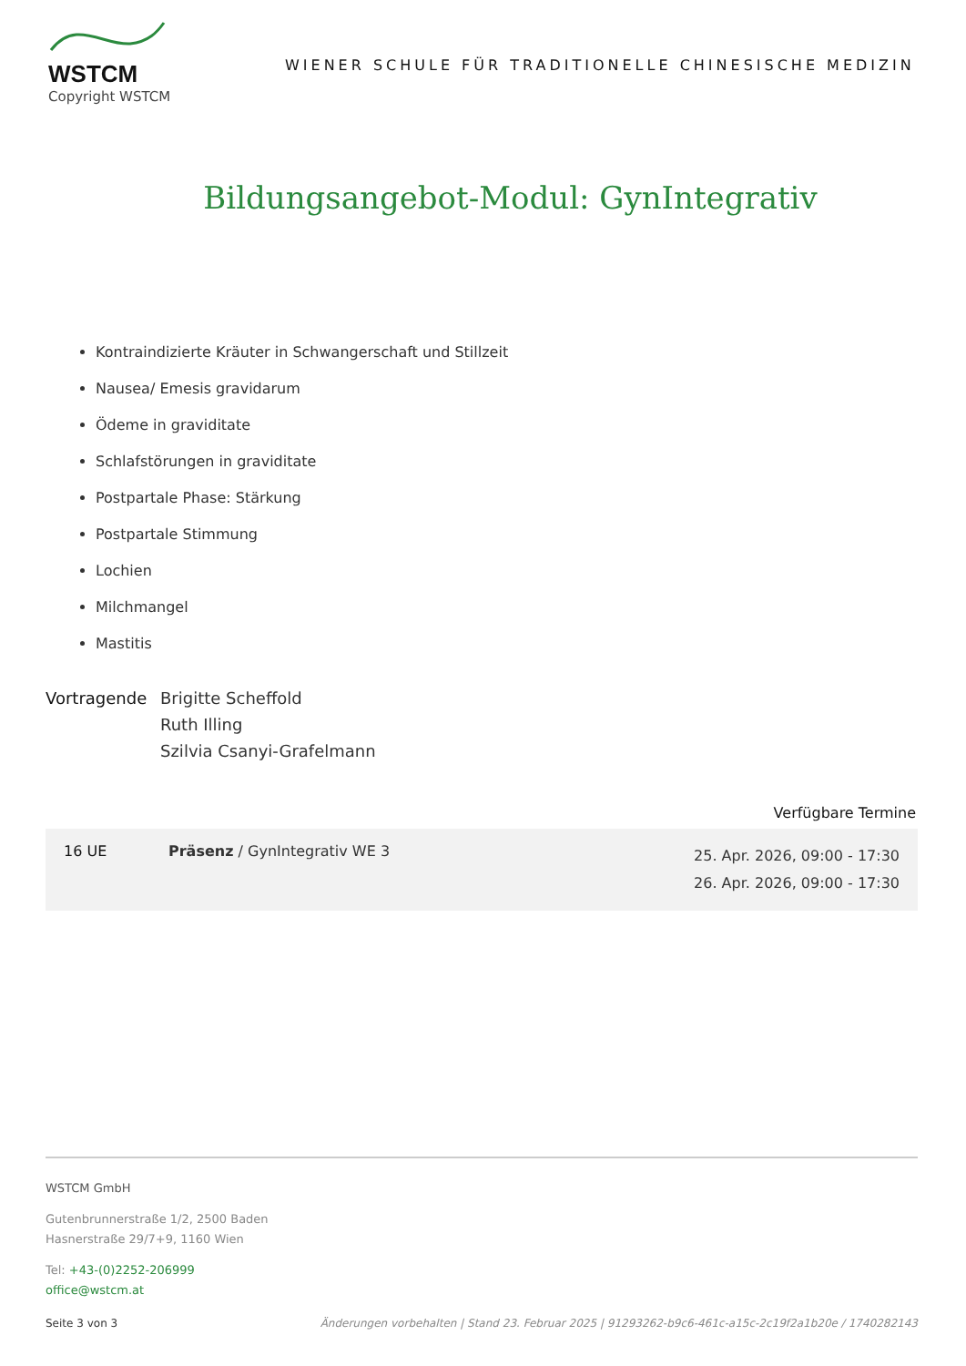WSTCM
Copyright WSTCM
WIENER SCHULE FÜR TRADITIONELLE CHINESISCHE MEDIZIN
Bildungsangebot-Modul: GynIntegrativ
Kontraindizierte Kräuter in Schwangerschaft und Stillzeit
Nausea/ Emesis gravidarum
Ödeme in graviditate
Schlafstörungen in graviditate
Postpartale Phase: Stärkung
Postpartale Stimmung
Lochien
Milchmangel
Mastitis
Vortragende Brigitte Scheffold
Ruth Illing
Szilvia Csanyi-Grafelmann
Verfügbare Termine
| 16 UE | Präsenz / GynIntegrativ WE 3 | 25. Apr. 2026, 09:00 - 17:30 26. Apr. 2026, 09:00 - 17:30 |
WSTCM GmbH
Gutenbrunnerstraße 1/2, 2500 Baden
Hasnerstraße 29/7+9, 1160 Wien
Tel: +43-(0)2252-206999
office@wstcm.at
Seite 3 von 3 Änderungen vorbehalten | Stand 23. Februar 2025 | 91293262-b9c6-461c-a15c-2c19f2a1b20e / 1740282143